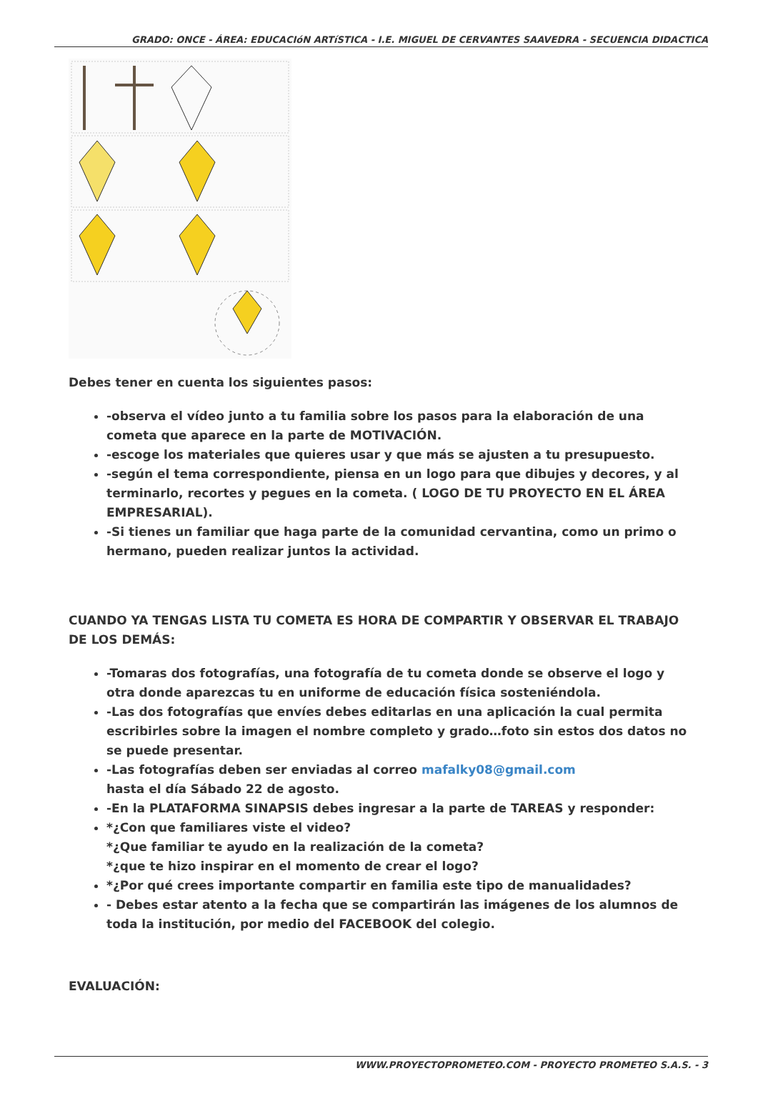GRADO: ONCE - ÁREA: EDUCACIóN ARTíSTICA - I.E. MIGUEL DE CERVANTES SAAVEDRA - SECUENCIA DIDACTICA
Debes tener en cuenta los siguientes pasos:
-observa el vídeo junto a tu familia sobre los pasos para la elaboración de una cometa que aparece en la parte de MOTIVACIÓN.
-escoge los materiales que quieres usar y que más se ajusten a tu presupuesto.
-según el tema correspondiente, piensa en un logo para que dibujes y decores, y al terminarlo, recortes y pegues en la cometa. ( LOGO DE TU PROYECTO EN EL ÁREA EMPRESARIAL).
-Si tienes un familiar que haga parte de la comunidad cervantina, como un primo o hermano, pueden realizar juntos la actividad.
CUANDO YA TENGAS LISTA TU COMETA ES HORA DE COMPARTIR Y OBSERVAR EL TRABAJO DE LOS DEMÁS:
-Tomaras dos fotografías, una fotografía de tu cometa donde se observe el logo y otra donde aparezcas tu en uniforme de educación física sosteniéndola.
-Las dos fotografías que envíes debes editarlas en una aplicación la cual permita escribirles sobre la imagen el nombre completo y grado…foto sin estos dos datos no se puede presentar.
-Las fotografías deben ser enviadas al correo mafalky08@gmail.com
hasta el día Sábado 22 de agosto.
-En la PLATAFORMA SINAPSIS debes ingresar a la parte de TAREAS y responder:
*¿Con que familiares viste el video?
*¿Que familiar te ayudo en la realización de la cometa?
*¿que te hizo inspirar en el momento de crear el logo?
*¿Por qué crees importante compartir en familia este tipo de manualidades?
- Debes estar atento a la fecha que se compartirán las imágenes de los alumnos de toda la institución, por medio del FACEBOOK del colegio.
EVALUACIÓN:
WWW.PROYECTOPROMETEO.COM - PROYECTO PROMETEO S.A.S. - 3